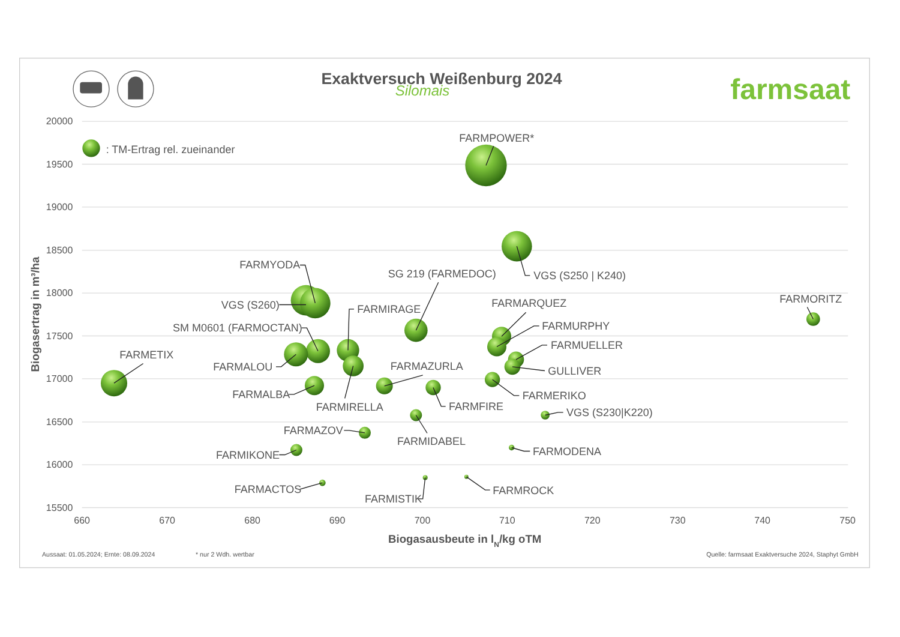Exaktversuch Weißenburg 2024
Silomais
farmsaat
20000
19500
19000
18500
18000
17500
17000
16500
16000
15500
660
670
680
690
700
710
720
730
740
750
Biogasausbeute in lN/kg oTM
Biogasertrag in m³/ha
: TM-Ertrag rel. zueinander
FARMPOWER*
VGS (S250 | K240)
FARMYODA
SG 219 (FARMEDOC)
VGS (S260)
FARMIRAGE
FARMARQUEZ
FARMORITZ
FARMURPHY
SM M0601 (FARMOCTAN)
FARMUELLER
FARMETIX
FARMALOU
FARMAZURLA
GULLIVER
FARMALBA
FARMERIKO
FARMFIRE
FARMIRELLA
VGS (S230|K220)
FARMAZOV
FARMIDABEL
FARMODENA
FARMIKONE
FARMACTOS
FARMROCK
FARMISTIK
Aussaat: 01.05.2024; Ernte: 08.09.2024
* nur 2 Wdh. wertbar
Quelle: farmsaat Exaktversuche 2024, Staphyt GmbH